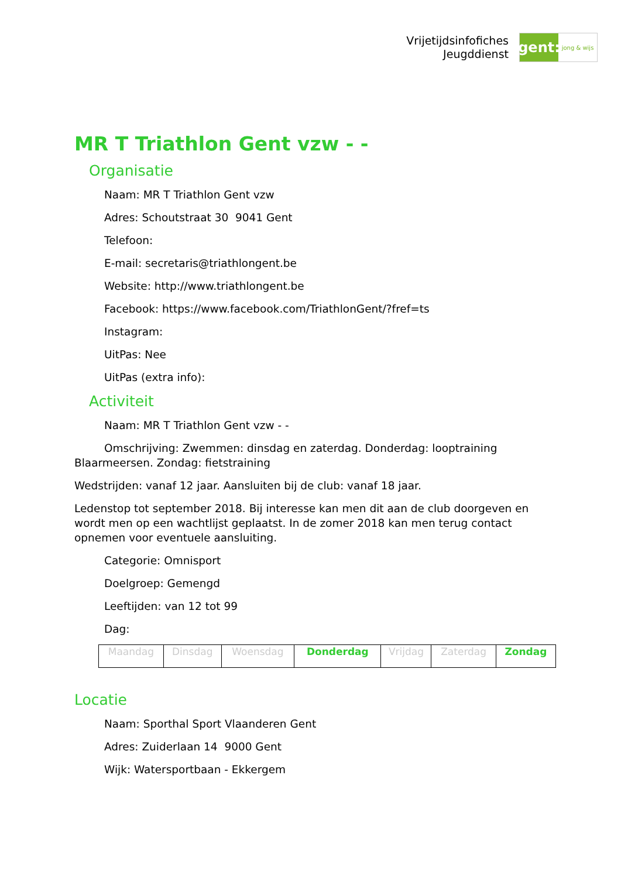Vrijetijdsinfofiches
Jeugddienst
gent:
jong & wijs
MR T Triathlon Gent vzw - -
Organisatie
Naam: MR T Triathlon Gent vzw
Adres: Schoutstraat 30 9041 Gent
Telefoon:
E-mail: secretaris@triathlongent.be
Website: http://www.triathlongent.be
Facebook: https://www.facebook.com/TriathlonGent/?fref=ts
Instagram:
UitPas: Nee
UitPas (extra info):
Activiteit
Naam: MR T Triathlon Gent vzw - -
Omschrijving: Zwemmen: dinsdag en zaterdag. Donderdag: looptraining Blaarmeersen. Zondag: fietstraining
Wedstrijden: vanaf 12 jaar. Aansluiten bij de club: vanaf 18 jaar.
Ledenstop tot september 2018. Bij interesse kan men dit aan de club doorgeven en wordt men op een wachtlijst geplaatst. In de zomer 2018 kan men terug contact opnemen voor eventuele aansluiting.
Categorie: Omnisport
Doelgroep: Gemengd
Leeftijden: van 12 tot 99
Dag:
| Maandag | Dinsdag | Woensdag | Donderdag | Vrijdag | Zaterdag | Zondag |
Locatie
Naam: Sporthal Sport Vlaanderen Gent
Adres: Zuiderlaan 14 9000 Gent
Wijk: Watersportbaan - Ekkergem